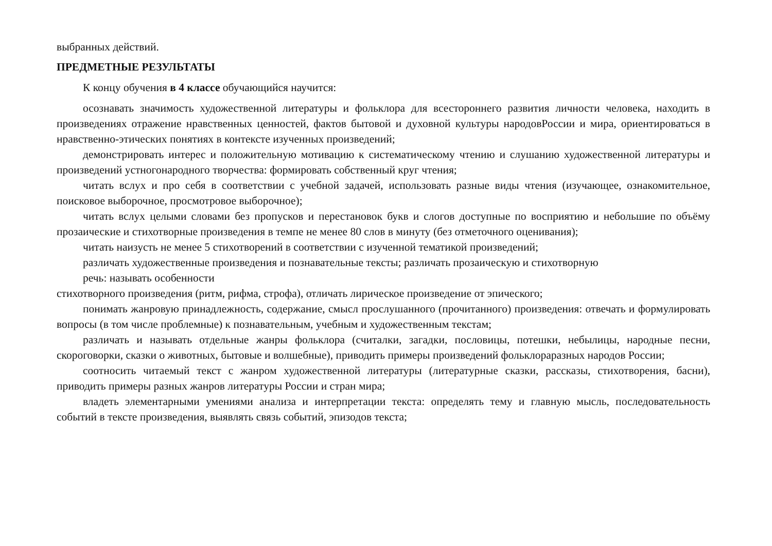выбранных действий.
ПРЕДМЕТНЫЕ РЕЗУЛЬТАТЫ
К концу обучения в 4 классе обучающийся научится:
осознавать значимость художественной литературы и фольклора для всестороннего развития личности человека, находить в произведениях отражение нравственных ценностей, фактов бытовой и духовной культуры народовРоссии и мира, ориентироваться в нравственно-этических понятиях в контексте изученных произведений;
демонстрировать интерес и положительную мотивацию к систематическому чтению и слушанию художественной литературы и произведений устногонародного творчества: формировать собственный круг чтения;
читать вслух и про себя в соответствии с учебной задачей, использовать разные виды чтения (изучающее, ознакомительное, поисковое выборочное, просмотровое выборочное);
читать вслух целыми словами без пропусков и перестановок букв и слогов доступные по восприятию и небольшие по объёму прозаические и стихотворные произведения в темпе не менее 80 слов в минуту (без отметочного оценивания);
читать наизусть не менее 5 стихотворений в соответствии с изученной тематикой произведений;
различать художественные произведения и познавательные тексты; различать прозаическую и стихотворную
речь: называть особенности
стихотворного произведения (ритм, рифма, строфа), отличать лирическое произведение от эпического;
понимать жанровую принадлежность, содержание, смысл прослушанного (прочитанного) произведения: отвечать и формулировать вопросы (в том числе проблемные) к познавательным, учебным и художественным текстам;
различать и называть отдельные жанры фольклора (считалки, загадки, пословицы, потешки, небылицы, народные песни, скороговорки, сказки о животных, бытовые и волшебные), приводить примеры произведений фольклораразных народов России;
соотносить читаемый текст с жанром художественной литературы (литературные сказки, рассказы, стихотворения, басни), приводить примеры разных жанров литературы России и стран мира;
владеть элементарными умениями анализа и интерпретации текста: определять тему и главную мысль, последовательность событий в тексте произведения, выявлять связь событий, эпизодов текста;